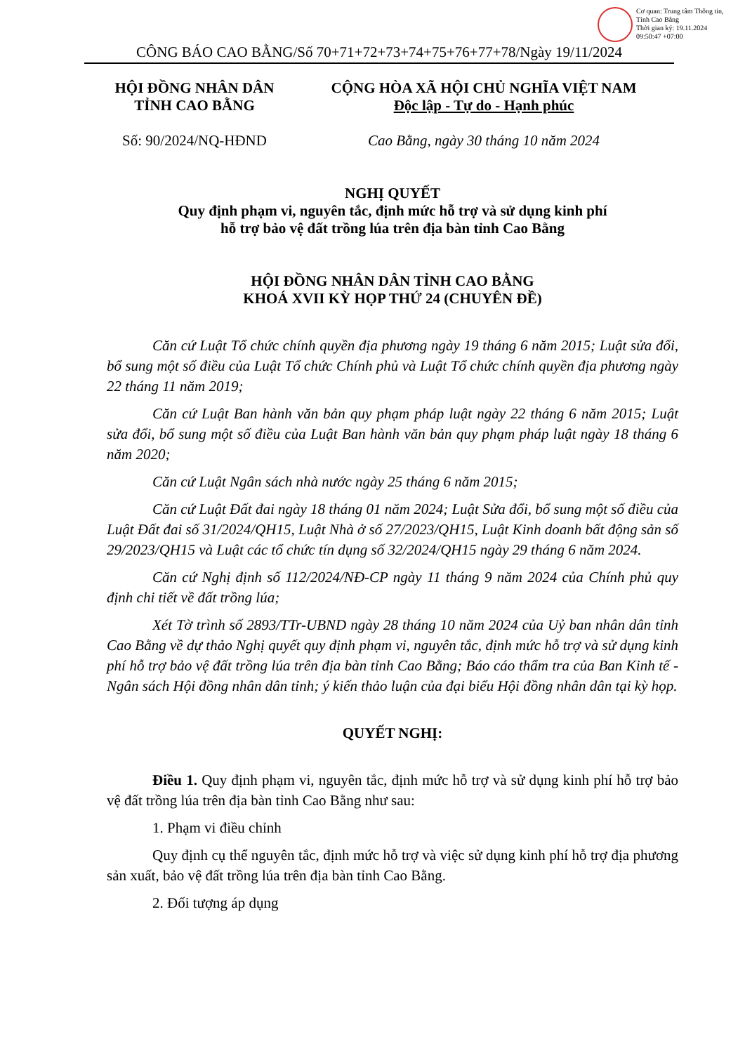Cơ quan: Trung tâm Thông tin, Tỉnh Cao Bằng
Thời gian ký: 19.11.2024 09:50:47 +07:00
CÔNG BÁO CAO BẰNG/Số 70+71+72+73+74+75+76+77+78/Ngày 19/11/2024
HỘI ĐỒNG NHÂN DÂN
TỈNH CAO BẰNG
Số: 90/2024/NQ-HĐND
CỘNG HÒA XÃ HỘI CHỦ NGHĨA VIỆT NAM
Độc lập - Tự do - Hạnh phúc
Cao Bằng, ngày 30 tháng 10 năm 2024
NGHỊ QUYẾT
Quy định phạm vi, nguyên tắc, định mức hỗ trợ và sử dụng kinh phí
hỗ trợ bảo vệ đất trồng lúa trên địa bàn tỉnh Cao Bằng
HỘI ĐỒNG NHÂN DÂN TỈNH CAO BẰNG
KHOÁ XVII KỲ HỌP THỨ 24 (CHUYÊN ĐỀ)
Căn cứ Luật Tổ chức chính quyền địa phương ngày 19 tháng 6 năm 2015; Luật sửa đổi, bổ sung một số điều của Luật Tổ chức Chính phủ và Luật Tổ chức chính quyền địa phương ngày 22 tháng 11 năm 2019;
Căn cứ Luật Ban hành văn bản quy phạm pháp luật ngày 22 tháng 6 năm 2015; Luật sửa đổi, bổ sung một số điều của Luật Ban hành văn bản quy phạm pháp luật ngày 18 tháng 6 năm 2020;
Căn cứ Luật Ngân sách nhà nước ngày 25 tháng 6 năm 2015;
Căn cứ Luật Đất đai ngày 18 tháng 01 năm 2024; Luật Sửa đổi, bổ sung một số điều của Luật Đất đai số 31/2024/QH15, Luật Nhà ở số 27/2023/QH15, Luật Kinh doanh bất động sản số 29/2023/QH15 và Luật các tổ chức tín dụng số 32/2024/QH15 ngày 29 tháng 6 năm 2024.
Căn cứ Nghị định số 112/2024/NĐ-CP ngày 11 tháng 9 năm 2024 của Chính phủ quy định chi tiết về đất trồng lúa;
Xét Tờ trình số 2893/TTr-UBND ngày 28 tháng 10 năm 2024 của Uỷ ban nhân dân tỉnh Cao Bằng về dự thảo Nghị quyết quy định phạm vi, nguyên tắc, định mức hỗ trợ và sử dụng kinh phí hỗ trợ bảo vệ đất trồng lúa trên địa bàn tỉnh Cao Bằng; Báo cáo thẩm tra của Ban Kinh tế - Ngân sách Hội đồng nhân dân tỉnh; ý kiến thảo luận của đại biểu Hội đồng nhân dân tại kỳ họp.
QUYẾT NGHỊ:
Điều 1. Quy định phạm vi, nguyên tắc, định mức hỗ trợ và sử dụng kinh phí hỗ trợ bảo vệ đất trồng lúa trên địa bàn tỉnh Cao Bằng như sau:
1. Phạm vi điều chỉnh
Quy định cụ thể nguyên tắc, định mức hỗ trợ và việc sử dụng kinh phí hỗ trợ địa phương sản xuất, bảo vệ đất trồng lúa trên địa bàn tỉnh Cao Bằng.
2. Đối tượng áp dụng